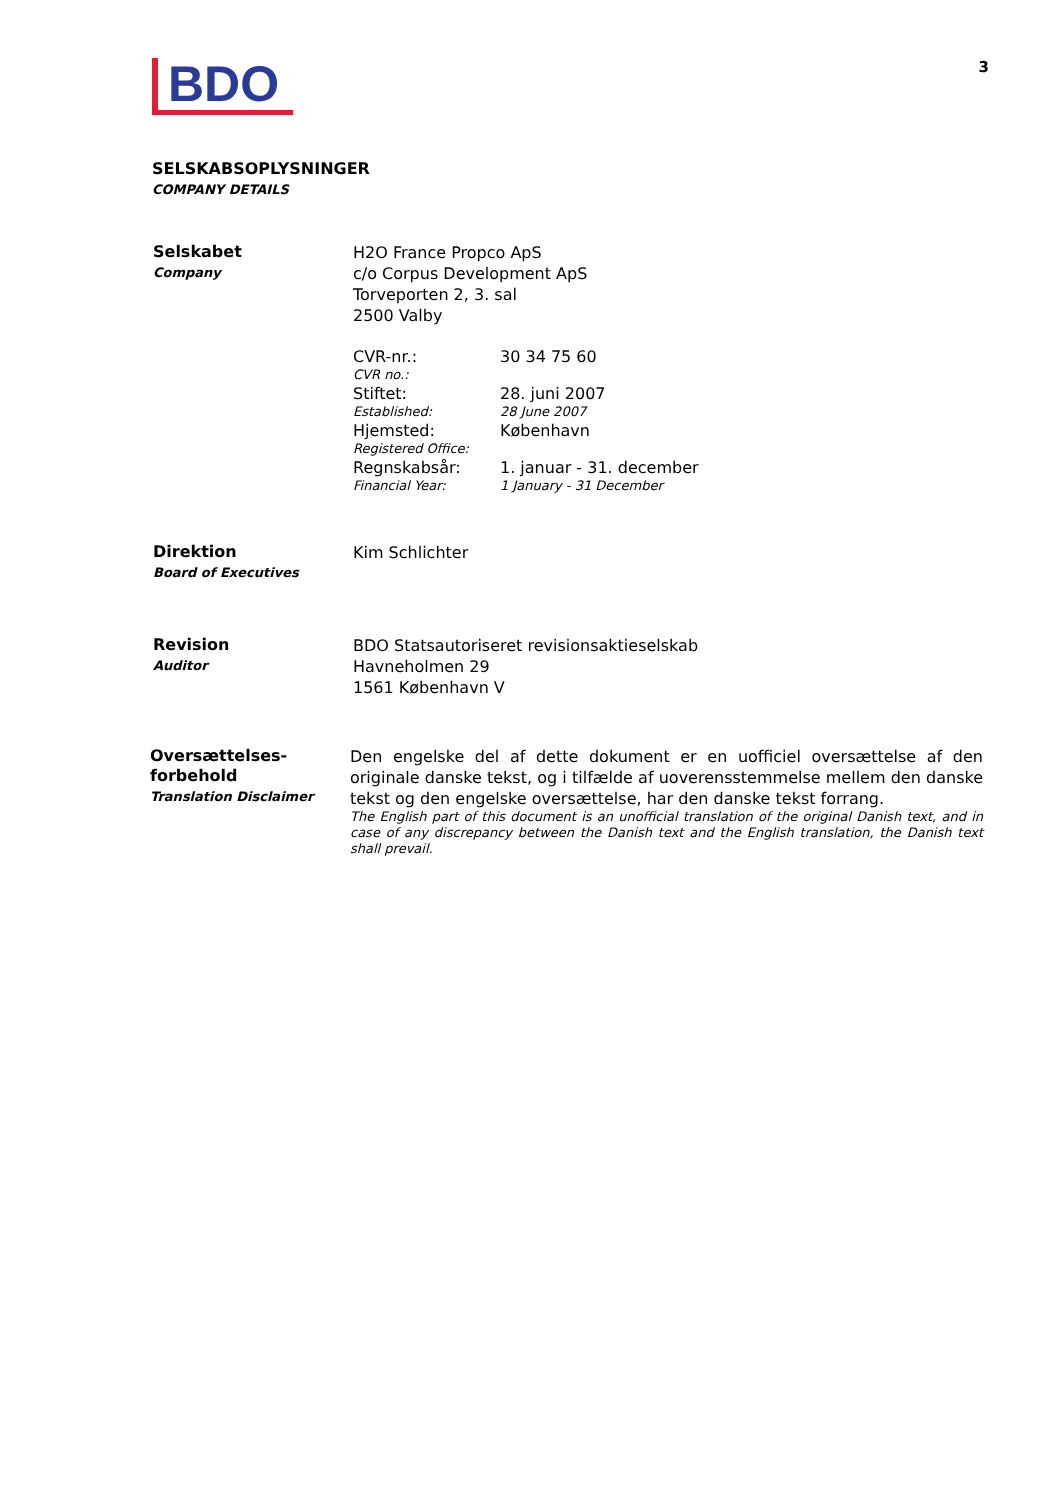BDO
3
SELSKABSOPLYSNINGER
COMPANY DETAILS
Selskabet
Company
H2O France Propco ApS
c/o Corpus Development ApS
Torveporten 2, 3. sal
2500 Valby
CVR-nr.: 30 34 75 60
CVR no.:
Stiftet: 28. juni 2007
Established: 28 June 2007
Hjemsted: København
Registered Office:
Regnskabsår: 1. januar - 31. december
Financial Year: 1 January - 31 December
Direktion
Board of Executives
Kim Schlichter
Revision
Auditor
BDO Statsautoriseret revisionsaktieselskab
Havneholmen 29
1561 København V
Oversættelses-
forbehold
Translation Disclaimer
Den engelske del af dette dokument er en uofficiel oversættelse af den originale danske tekst, og i tilfælde af uoverensstemmelse mellem den danske tekst og den engelske oversættelse, har den danske tekst forrang.
The English part of this document is an unofficial translation of the original Danish text, and in case of any discrepancy between the Danish text and the English translation, the Danish text shall prevail.